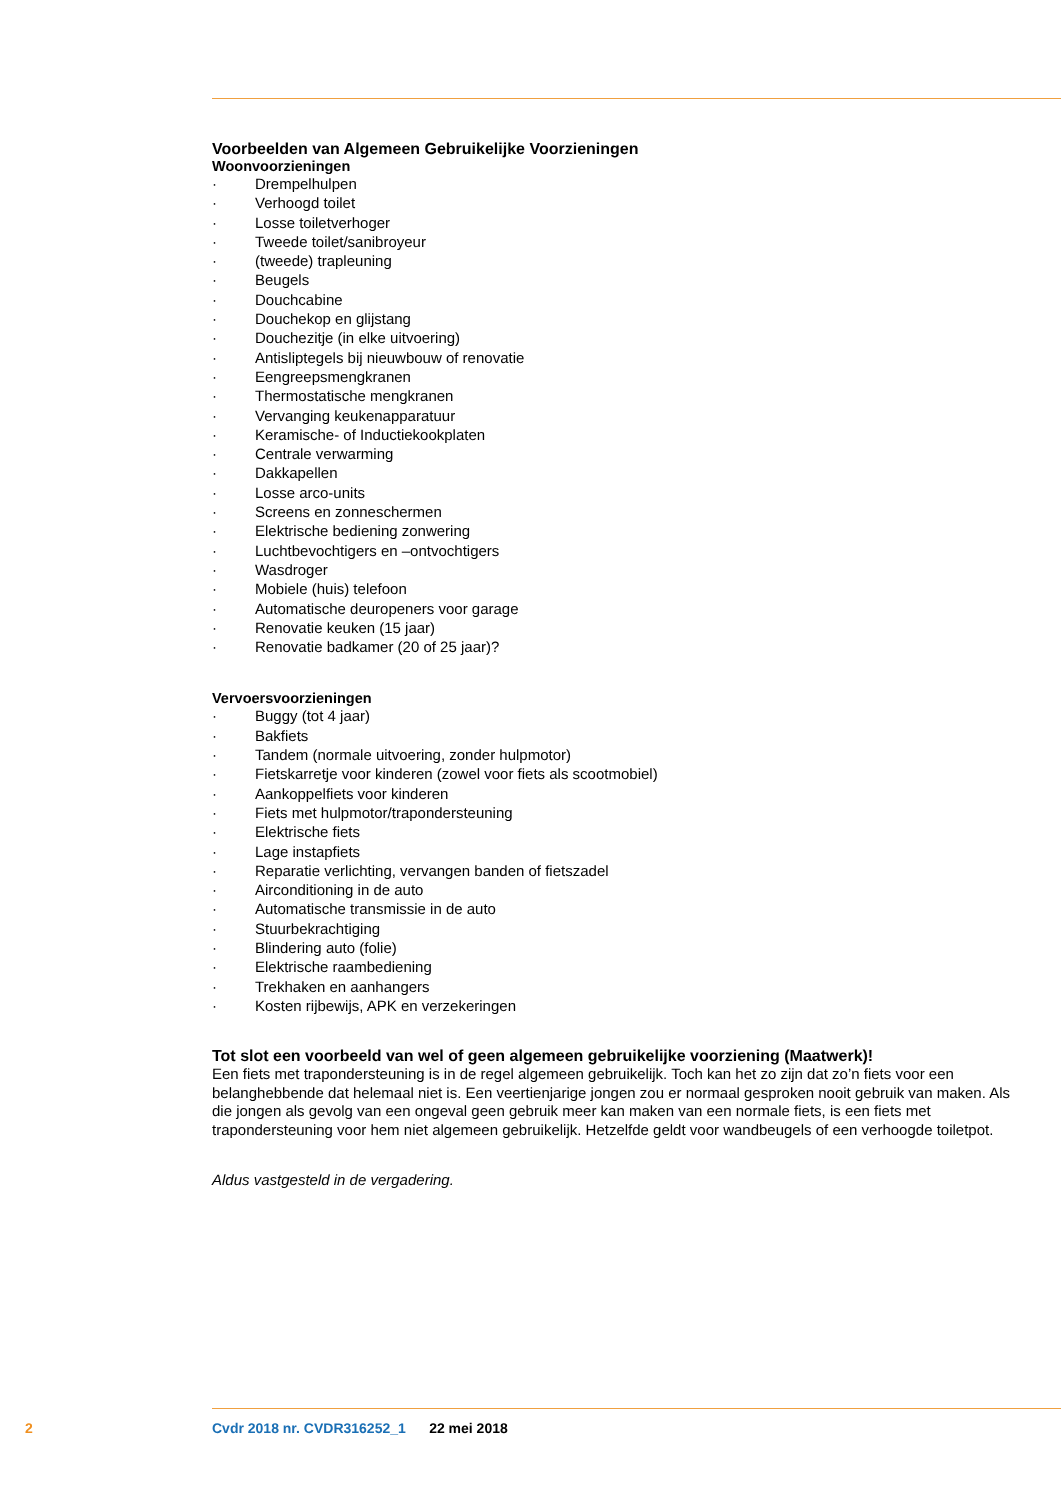Voorbeelden van Algemeen Gebruikelijke Voorzieningen
Woonvoorzieningen
· Drempelhulpen
· Verhoogd toilet
· Losse toiletverhoger
· Tweede toilet/sanibroyeur
· (tweede) trapleuning
· Beugels
· Douchcabine
· Douchekop en glijstang
· Douchezitje (in elke uitvoering)
· Antisliptegels bij nieuwbouw of renovatie
· Eengreepsmengkranen
· Thermostatische mengkranen
· Vervanging keukenapparatuur
· Keramische- of Inductiekookplaten
· Centrale verwarming
· Dakkapellen
· Losse arco-units
· Screens en zonneschermen
· Elektrische bediening zonwering
· Luchtbevochtigers en –ontvochtigers
· Wasdroger
· Mobiele (huis) telefoon
· Automatische deuropeners voor garage
· Renovatie keuken (15 jaar)
· Renovatie badkamer (20 of 25 jaar)?
Vervoersvoorzieningen
· Buggy (tot 4 jaar)
· Bakfiets
· Tandem (normale uitvoering, zonder hulpmotor)
· Fietskarretje voor kinderen (zowel voor fiets als scootmobiel)
· Aankoppelfiets voor kinderen
· Fiets met hulpmotor/trapondersteuning
· Elektrische fiets
· Lage instapfiets
· Reparatie verlichting, vervangen banden of fietszadel
· Airconditioning in de auto
· Automatische transmissie in de auto
· Stuurbekrachtiging
· Blindering auto (folie)
· Elektrische raambediening
· Trekhaken en aanhangers
· Kosten rijbewijs, APK en verzekeringen
Tot slot een voorbeeld van wel of geen algemeen gebruikelijke voorziening (Maatwerk)!
Een fiets met trapondersteuning is in de regel algemeen gebruikelijk. Toch kan het zo zijn dat zo’n fiets voor een belanghebbende dat helemaal niet is. Een veertienjarige jongen zou er normaal gesproken nooit gebruik van maken. Als die jongen als gevolg van een ongeval geen gebruik meer kan maken van een normale fiets, is een fiets met trapondersteuning voor hem niet algemeen gebruikelijk. Hetzelfde geldt voor wandbeugels of een verhoogde toiletpot.
Aldus vastgesteld in de vergadering.
2
Cvdr 2018 nr. CVDR316252_1 22 mei 2018